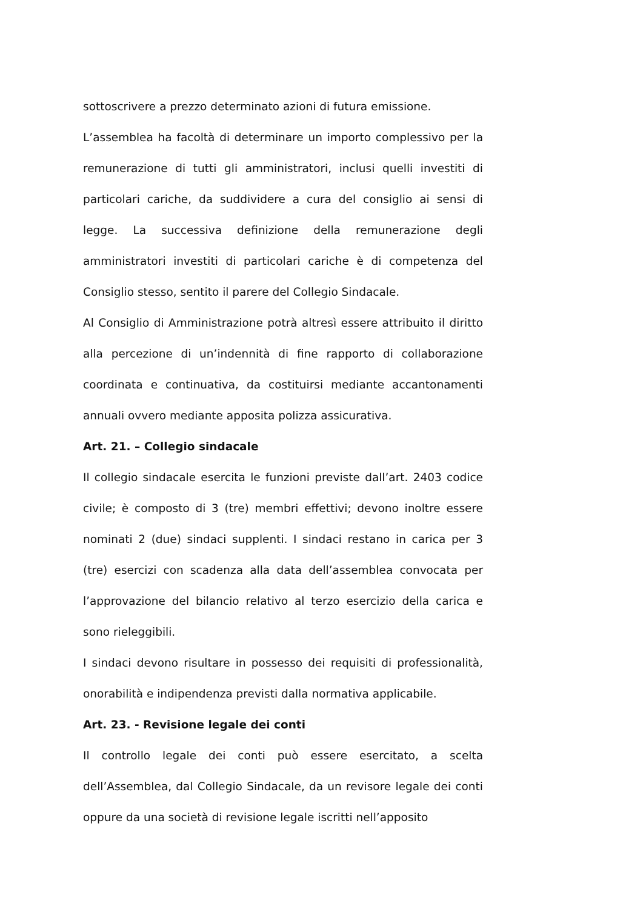sottoscrivere a prezzo determinato azioni di futura emissione.
L’assemblea ha facoltà di determinare un importo complessivo per la remunerazione di tutti gli amministratori, inclusi quelli investiti di particolari cariche, da suddividere a cura del consiglio ai sensi di legge. La successiva definizione della remunerazione degli amministratori investiti di particolari cariche è di competenza del Consiglio stesso, sentito il parere del Collegio Sindacale.
Al Consiglio di Amministrazione potrà altresì essere attribuito il diritto alla percezione di un’indennità di fine rapporto di collaborazione coordinata e continuativa, da costituirsi mediante accantonamenti annuali ovvero mediante apposita polizza assicurativa.
Art. 21. – Collegio sindacale
Il collegio sindacale esercita le funzioni previste dall’art. 2403 codice civile; è composto di 3 (tre) membri effettivi; devono inoltre essere nominati 2 (due) sindaci supplenti. I sindaci restano in carica per 3 (tre) esercizi con scadenza alla data dell’assemblea convocata per l’approvazione del bilancio relativo al terzo esercizio della carica e sono rieleggibili.
I sindaci devono risultare in possesso dei requisiti di professionalità, onorabilità e indipendenza previsti dalla normativa applicabile.
Art. 23. - Revisione legale dei conti
Il controllo legale dei conti può essere esercitato, a scelta dell’Assemblea, dal Collegio Sindacale, da un revisore legale dei conti oppure da una società di revisione legale iscritti nell’apposito